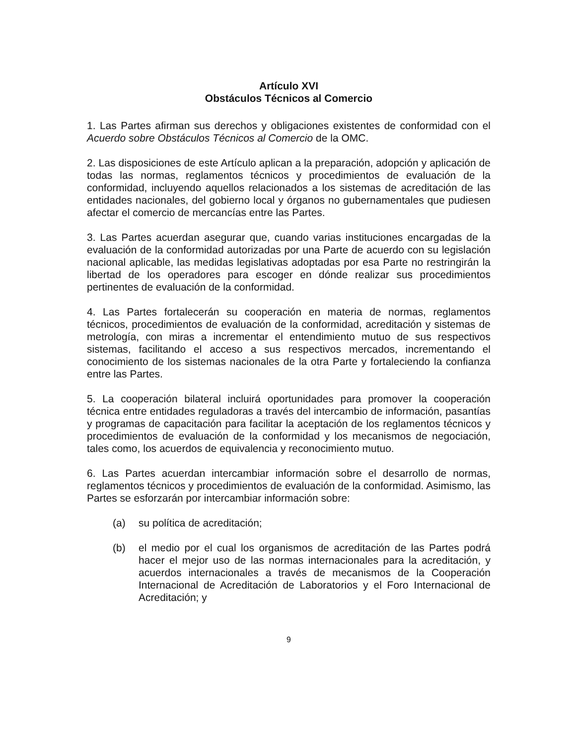Artículo XVI
Obstáculos Técnicos al Comercio
1. Las Partes afirman sus derechos y obligaciones existentes de conformidad con el Acuerdo sobre Obstáculos Técnicos al Comercio de la OMC.
2. Las disposiciones de este Artículo aplican a la preparación, adopción y aplicación de todas las normas, reglamentos técnicos y procedimientos de evaluación de la conformidad, incluyendo aquellos relacionados a los sistemas de acreditación de las entidades nacionales, del gobierno local y órganos no gubernamentales que pudiesen afectar el comercio de mercancías entre las Partes.
3. Las Partes acuerdan asegurar que, cuando varias instituciones encargadas de la evaluación de la conformidad autorizadas por una Parte de acuerdo con su legislación nacional aplicable, las medidas legislativas adoptadas por esa Parte no restringirán la libertad de los operadores para escoger en dónde realizar sus procedimientos pertinentes de evaluación de la conformidad.
4. Las Partes fortalecerán su cooperación en materia de normas, reglamentos técnicos, procedimientos de evaluación de la conformidad, acreditación y sistemas de metrología, con miras a incrementar el entendimiento mutuo de sus respectivos sistemas, facilitando el acceso a sus respectivos mercados, incrementando el conocimiento de los sistemas nacionales de la otra Parte y fortaleciendo la confianza entre las Partes.
5. La cooperación bilateral incluirá oportunidades para promover la cooperación técnica entre entidades reguladoras a través del intercambio de información, pasantías y programas de capacitación para facilitar la aceptación de los reglamentos técnicos y procedimientos de evaluación de la conformidad y los mecanismos de negociación, tales como, los acuerdos de equivalencia y reconocimiento mutuo.
6. Las Partes acuerdan intercambiar información sobre el desarrollo de normas, reglamentos técnicos y procedimientos de evaluación de la conformidad. Asimismo, las Partes se esforzarán por intercambiar información sobre:
(a) su política de acreditación;
(b) el medio por el cual los organismos de acreditación de las Partes podrá hacer el mejor uso de las normas internacionales para la acreditación, y acuerdos internacionales a través de mecanismos de la Cooperación Internacional de Acreditación de Laboratorios y el Foro Internacional de Acreditación; y
9